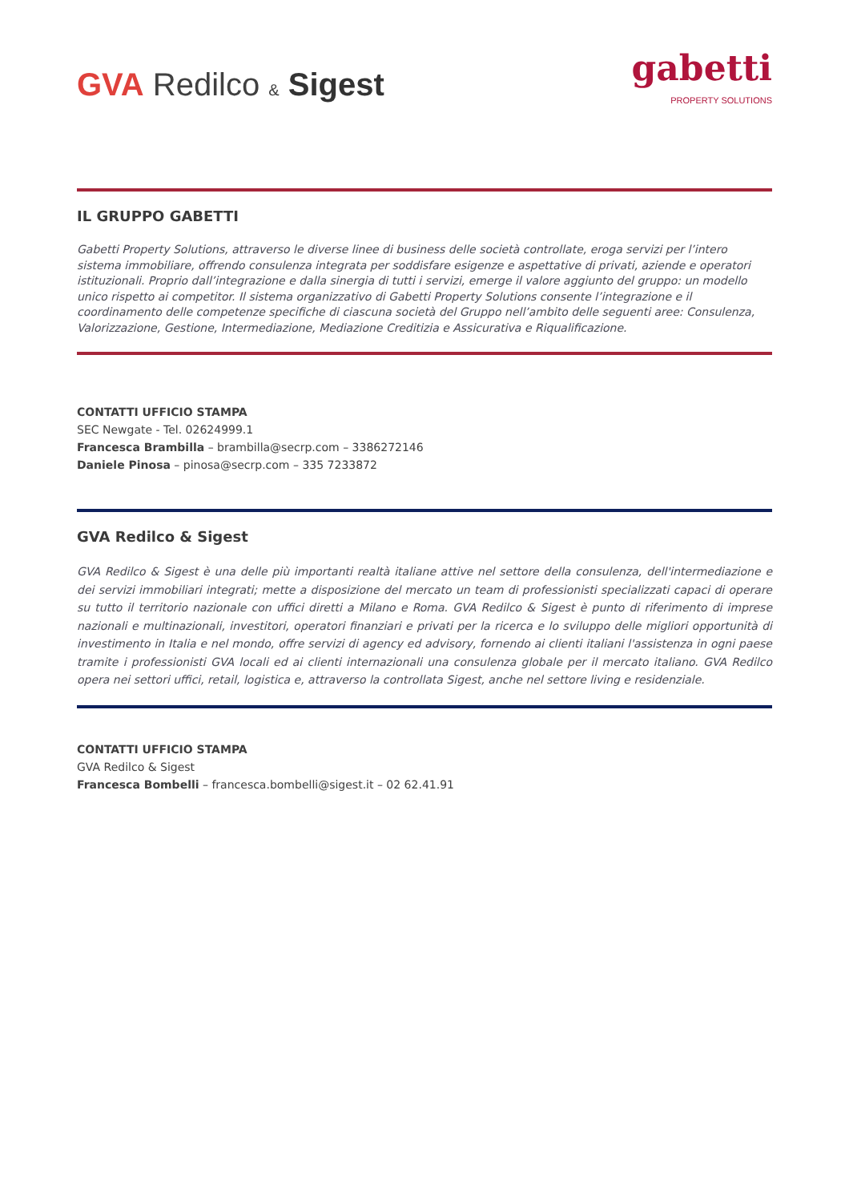GVA Redilco & Sigest
gabetti
PROPERTY SOLUTIONS
IL GRUPPO GABETTI
Gabetti Property Solutions, attraverso le diverse linee di business delle società controllate, eroga servizi per l’intero sistema immobiliare, offrendo consulenza integrata per soddisfare esigenze e aspettative di privati, aziende e operatori istituzionali. Proprio dall’integrazione e dalla sinergia di tutti i servizi, emerge il valore aggiunto del gruppo: un modello unico rispetto ai competitor. Il sistema organizzativo di Gabetti Property Solutions consente l’integrazione e il coordinamento delle competenze specifiche di ciascuna società del Gruppo nell’ambito delle seguenti aree: Consulenza, Valorizzazione, Gestione, Intermediazione, Mediazione Creditizia e Assicurativa e Riqualificazione.
CONTATTI UFFICIO STAMPA
SEC Newgate - Tel. 02624999.1
Francesca Brambilla – brambilla@secrp.com – 3386272146
Daniele Pinosa – pinosa@secrp.com – 335 7233872
GVA Redilco & Sigest
GVA Redilco & Sigest è una delle più importanti realtà italiane attive nel settore della consulenza, dell'intermediazione e dei servizi immobiliari integrati; mette a disposizione del mercato un team di professionisti specializzati capaci di operare su tutto il territorio nazionale con uffici diretti a Milano e Roma. GVA Redilco & Sigest è punto di riferimento di imprese nazionali e multinazionali, investitori, operatori finanziari e privati per la ricerca e lo sviluppo delle migliori opportunità di investimento in Italia e nel mondo, offre servizi di agency ed advisory, fornendo ai clienti italiani l'assistenza in ogni paese tramite i professionisti GVA locali ed ai clienti internazionali una consulenza globale per il mercato italiano. GVA Redilco opera nei settori uffici, retail, logistica e, attraverso la controllata Sigest, anche nel settore living e residenziale.
CONTATTI UFFICIO STAMPA
GVA Redilco & Sigest
Francesca Bombelli – francesca.bombelli@sigest.it – 02 62.41.91